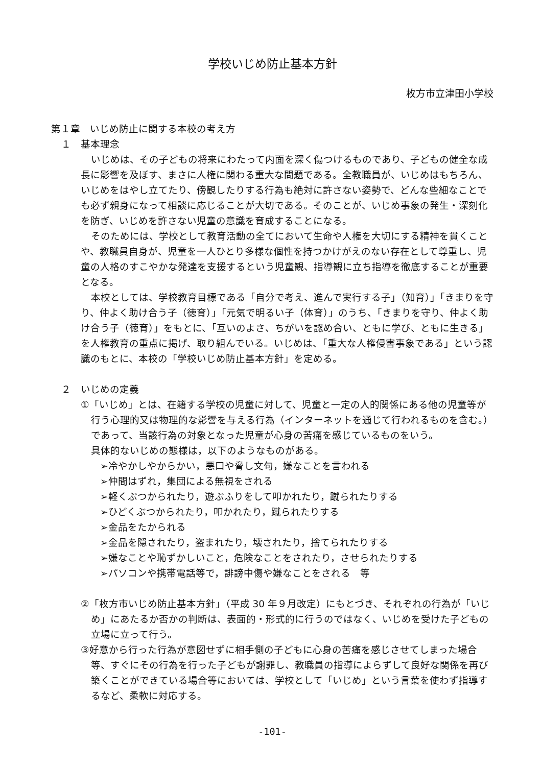学校いじめ防止基本方針
枚方市立津田小学校
第１章　いじめ防止に関する本校の考え方
１　基本理念
いじめは、その子どもの将来にわたって内面を深く傷つけるものであり、子どもの健全な成長に影響を及ぼす、まさに人権に関わる重大な問題である。全教職員が、いじめはもちろん、いじめをはやし立てたり、傍観したりする行為も絶対に許さない姿勢で、どんな些細なことでも必ず親身になって相談に応じることが大切である。そのことが、いじめ事象の発生・深刻化を防ぎ、いじめを許さない児童の意識を育成することになる。
そのためには、学校として教育活動の全てにおいて生命や人権を大切にする精神を貫くことや、教職員自身が、児童を一人ひとり多様な個性を持つかけがえのない存在として尊重し、児童の人格のすこやかな発達を支援するという児童観、指導観に立ち指導を徹底することが重要となる。
本校としては、学校教育目標である「自分で考え、進んで実行する子」（知育）」「きまりを守り、仲よく助け合う子（徳育）」「元気で明るい子（体育）」のうち、「きまりを守り、仲よく助け合う子（徳育）」をもとに、「互いのよさ、ちがいを認め合い、ともに学び、ともに生きる」を人権教育の重点に掲げ、取り組んでいる。いじめは、「重大な人権侵害事象である」という認識のもとに、本校の「学校いじめ防止基本方針」を定める。
２　いじめの定義
①「いじめ」とは、在籍する学校の児童に対して、児童と一定の人的関係にある他の児童等が行う心理的又は物理的な影響を与える行為（インターネットを通じて行われるものを含む。）であって、当該行為の対象となった児童が心身の苦痛を感じているものをいう。
具体的ないじめの態様は，以下のようなものがある。
➢冷やかしやからかい，悪口や脅し文句，嫌なことを言われる
➢仲間はずれ，集団による無視をされる
➢軽くぶつかられたり，遊ぶふりをして叩かれたり，蹴られたりする
➢ひどくぶつかられたり，叩かれたり，蹴られたりする
➢金品をたかられる
➢金品を隠されたり，盗まれたり，壊されたり，捨てられたりする
➢嫌なことや恥ずかしいこと，危険なことをされたり，させられたりする
➢パソコンや携帯電話等で，誹謗中傷や嫌なことをされる　等
②「枚方市いじめ防止基本方針」（平成 30 年９月改定）にもとづき、それぞれの行為が「いじめ」にあたるか否かの判断は、表面的・形式的に行うのではなく、いじめを受けた子どもの立場に立って行う。
③好意から行った行為が意図せずに相手側の子どもに心身の苦痛を感じさせてしまった場合等、すぐにその行為を行った子どもが謝罪し、教職員の指導によらずして良好な関係を再び築くことができている場合等においては、学校として「いじめ」という言葉を使わず指導するなど、柔軟に対応する。
-101-